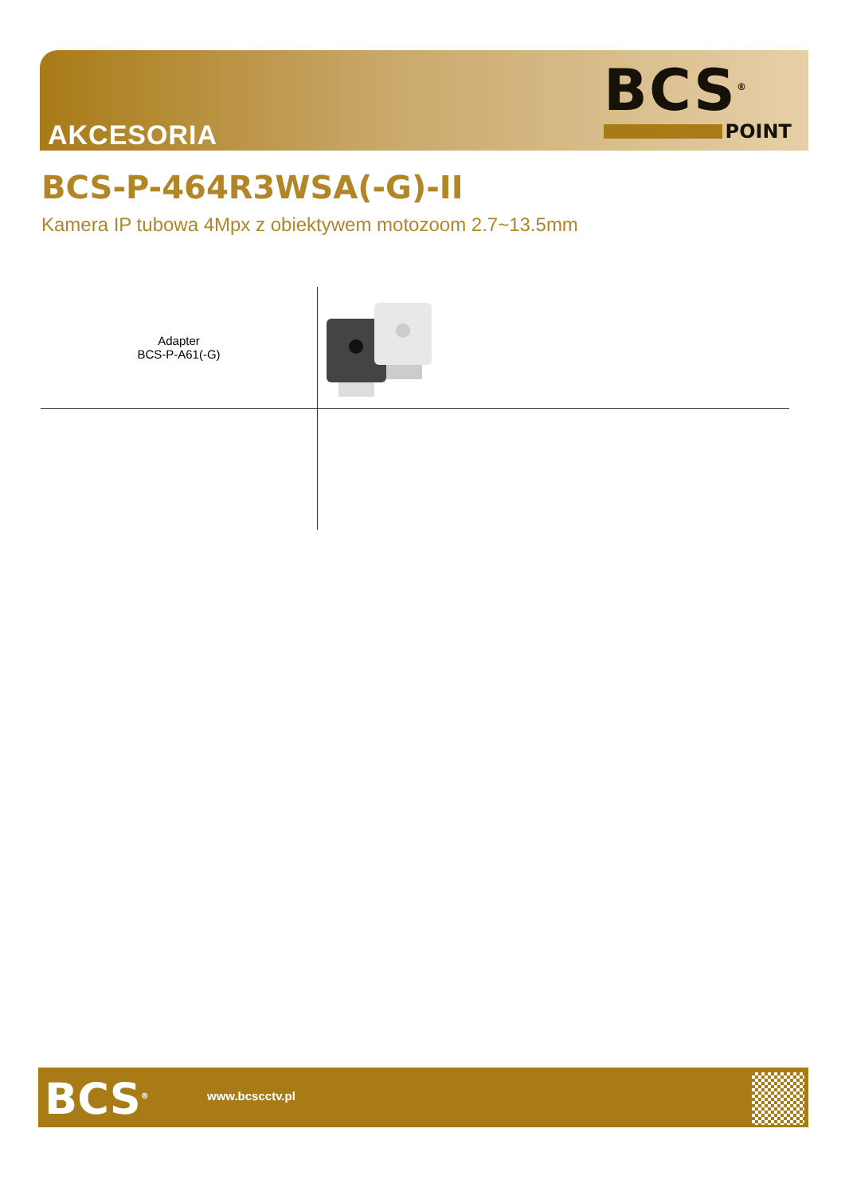AKCESORIA
BCS<sup>®</sup>
POINT
BCS-P-464R3WSA(-G)-II
Kamera IP tubowa 4Mpx z obiektywem motozoom 2.7~13.5mm
| Adapter BCS-P-A61(-G) | |
BCS<sup>®</sup> www.bcscctv.pl